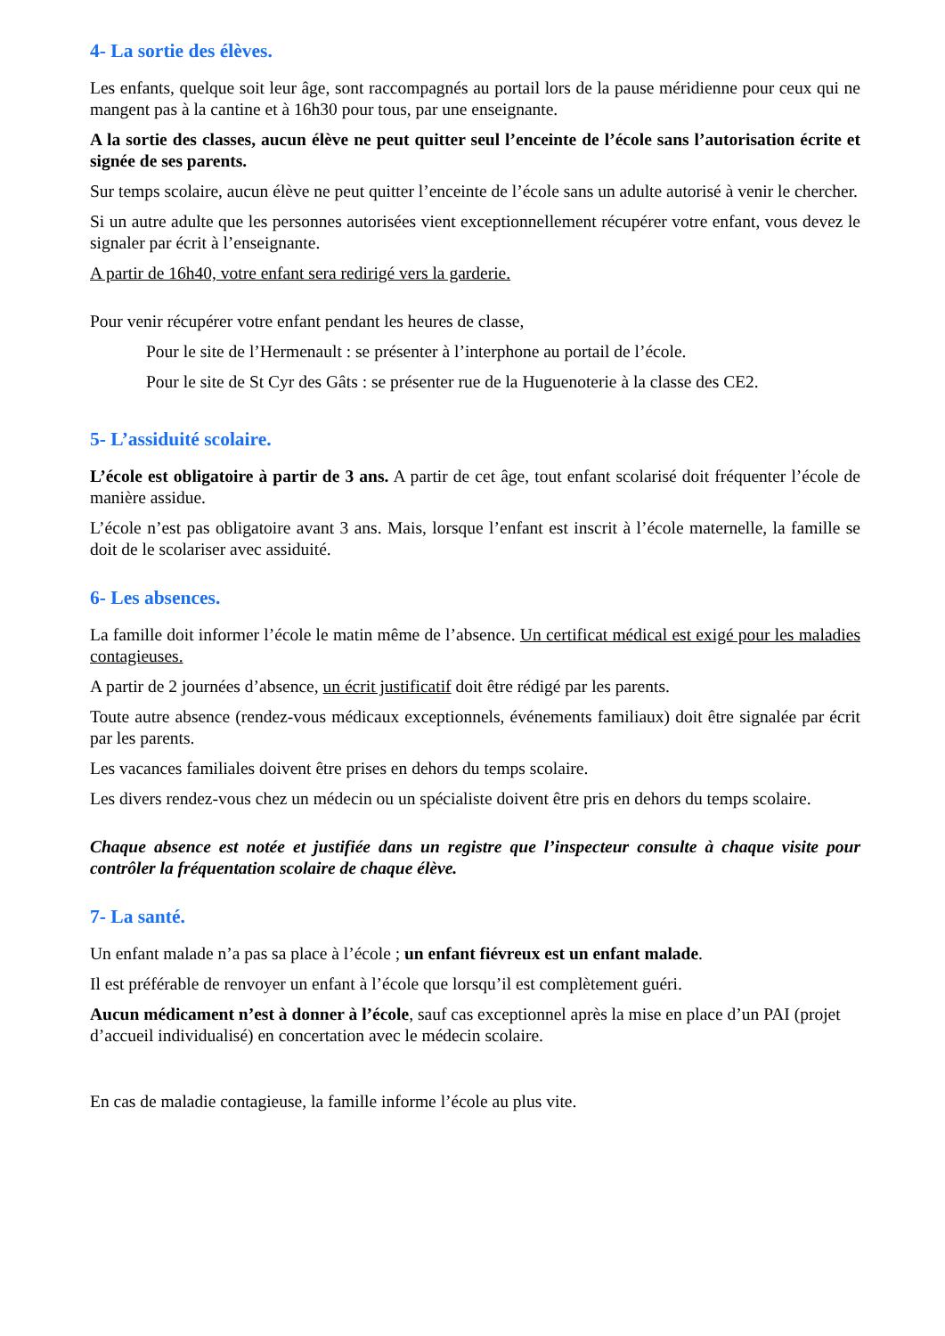4- La sortie des élèves.
Les enfants, quelque soit leur âge, sont raccompagnés au portail lors de la pause méridienne pour ceux qui ne mangent pas à la cantine et à 16h30 pour tous, par une enseignante.
A la sortie des classes, aucun élève ne peut quitter seul l’enceinte de l’école sans l’autorisation écrite et signée de ses parents.
Sur temps scolaire, aucun élève ne peut quitter l’enceinte de l’école sans un adulte autorisé à venir le chercher.
Si un autre adulte que les personnes autorisées vient exceptionnellement récupérer votre enfant, vous devez le signaler par écrit à l’enseignante.
A partir de 16h40, votre enfant sera redirigé vers la garderie.
Pour venir récupérer votre enfant pendant les heures de classe,
Pour le site de l’Hermenault : se présenter à l’interphone au portail de l’école.
Pour le site de St Cyr des Gâts : se présenter rue de la Huguenoterie à la classe des CE2.
5- L’assiduité scolaire.
L’école est obligatoire à partir de 3 ans. A partir de cet âge, tout enfant scolarisé doit fréquenter l’école de manière assidue.
L’école n’est pas obligatoire avant 3 ans. Mais, lorsque l’enfant est inscrit à l’école maternelle, la famille se doit de le scolariser avec assiduité.
6- Les absences.
La famille doit informer l’école le matin même de l’absence. Un certificat médical est exigé pour les maladies contagieuses.
A partir de 2 journées d’absence, un écrit justificatif doit être rédigé par les parents.
Toute autre absence (rendez-vous médicaux exceptionnels, événements familiaux) doit être signalée par écrit par les parents.
Les vacances familiales doivent être prises en dehors du temps scolaire.
Les divers rendez-vous chez un médecin ou un spécialiste doivent être pris en dehors du temps scolaire.
Chaque absence est notée et justifiée dans un registre que l’inspecteur consulte à chaque visite pour contrôler la fréquentation scolaire de chaque élève.
7- La santé.
Un enfant malade n’a pas sa place à l’école ; un enfant fiévreux est un enfant malade.
Il est préférable de renvoyer un enfant à l’école que lorsqu’il est complètement guéri.
Aucun médicament n’est à donner à l’école, sauf cas exceptionnel après la mise en place d’un PAI (projet d’accueil individualisé) en concertation avec le médecin scolaire.
En cas de maladie contagieuse, la famille informe l’école au plus vite.